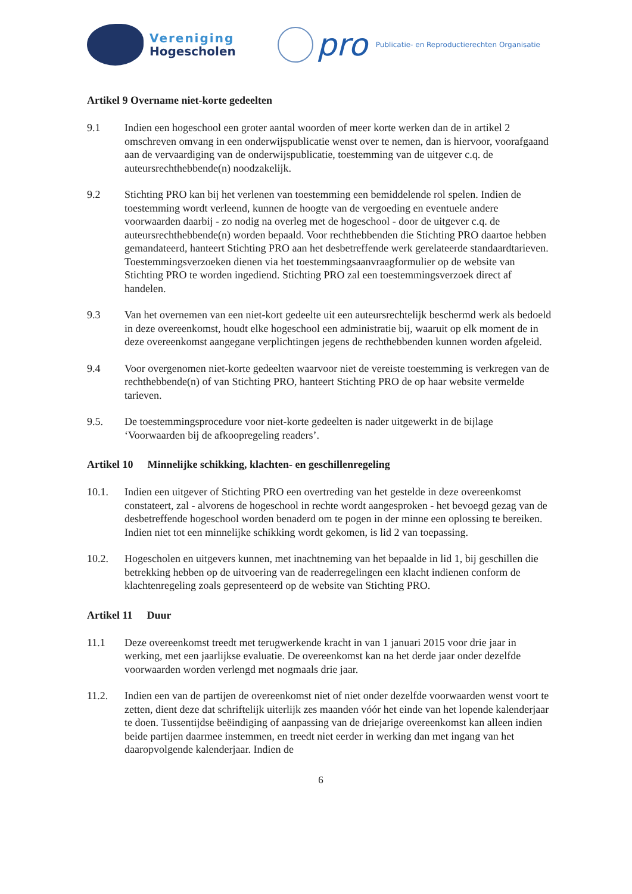Vereniging
Hogescholen
pro
Publicatie- en Reproductierechten Organisatie
Artikel 9 Overname niet-korte gedeelten
9.1 Indien een hogeschool een groter aantal woorden of meer korte werken dan de in artikel 2 omschreven omvang in een onderwijspublicatie wenst over te nemen, dan is hiervoor, voorafgaand aan de vervaardiging van de onderwijspublicatie, toestemming van de uitgever c.q. de auteursrechthebbende(n) noodzakelijk.
9.2 Stichting PRO kan bij het verlenen van toestemming een bemiddelende rol spelen. Indien de toestemming wordt verleend, kunnen de hoogte van de vergoeding en eventuele andere voorwaarden daarbij - zo nodig na overleg met de hogeschool - door de uitgever c.q. de auteursrechthebbende(n) worden bepaald. Voor rechthebbenden die Stichting PRO daartoe hebben gemandateerd, hanteert Stichting PRO aan het desbetreffende werk gerelateerde standaardtarieven. Toestemmingsverzoeken dienen via het toestemmingsaanvraagformulier op de website van Stichting PRO te worden ingediend. Stichting PRO zal een toestemmingsverzoek direct af handelen.
9.3 Van het overnemen van een niet-kort gedeelte uit een auteursrechtelijk beschermd werk als bedoeld in deze overeenkomst, houdt elke hogeschool een administratie bij, waaruit op elk moment de in deze overeenkomst aangegane verplichtingen jegens de rechthebbenden kunnen worden afgeleid.
9.4 Voor overgenomen niet-korte gedeelten waarvoor niet de vereiste toestemming is verkregen van de rechthebbende(n) of van Stichting PRO, hanteert Stichting PRO de op haar website vermelde tarieven.
9.5. De toestemmingsprocedure voor niet-korte gedeelten is nader uitgewerkt in de bijlage ‘Voorwaarden bij de afkoopregeling readers’.
Artikel 10 Minnelijke schikking, klachten- en geschillenregeling
10.1. Indien een uitgever of Stichting PRO een overtreding van het gestelde in deze overeenkomst constateert, zal - alvorens de hogeschool in rechte wordt aangesproken - het bevoegd gezag van de desbetreffende hogeschool worden benaderd om te pogen in der minne een oplossing te bereiken. Indien niet tot een minnelijke schikking wordt gekomen, is lid 2 van toepassing.
10.2. Hogescholen en uitgevers kunnen, met inachtneming van het bepaalde in lid 1, bij geschillen die betrekking hebben op de uitvoering van de readerregelingen een klacht indienen conform de klachtenregeling zoals gepresenteerd op de website van Stichting PRO.
Artikel 11 Duur
11.1 Deze overeenkomst treedt met terugwerkende kracht in van 1 januari 2015 voor drie jaar in werking, met een jaarlijkse evaluatie. De overeenkomst kan na het derde jaar onder dezelfde voorwaarden worden verlengd met nogmaals drie jaar.
11.2. Indien een van de partijen de overeenkomst niet of niet onder dezelfde voorwaarden wenst voort te zetten, dient deze dat schriftelijk uiterlijk zes maanden vóór het einde van het lopende kalenderjaar te doen. Tussentijdse beëindiging of aanpassing van de driejarige overeenkomst kan alleen indien beide partijen daarmee instemmen, en treedt niet eerder in werking dan met ingang van het daaropvolgende kalenderjaar. Indien de
6